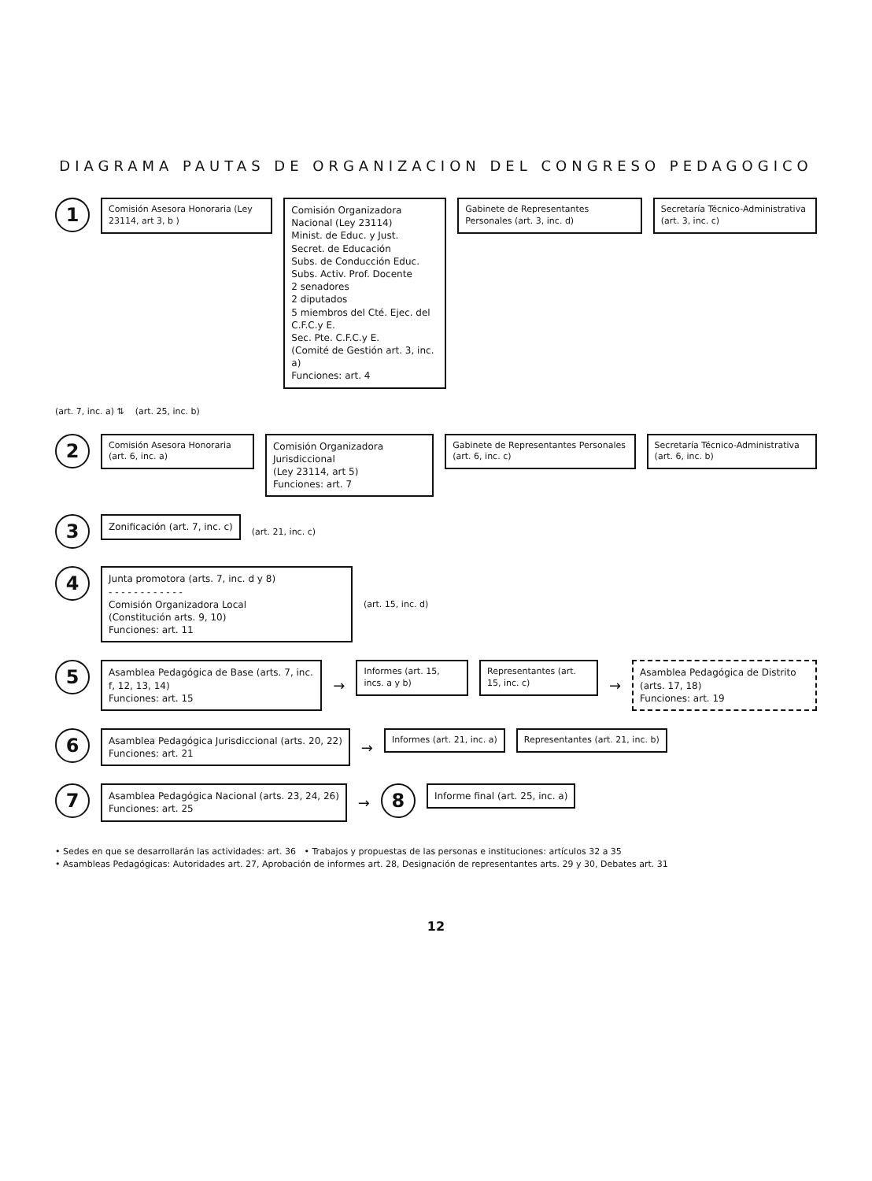DIAGRAMA PAUTAS DE ORGANIZACION DEL CONGRESO PEDAGOGICO
1
Comisión Asesora Honoraria (Ley 23114, art 3, b )
Comisión Organizadora Nacional (Ley 23114)
Minist. de Educ. y Just.
Secret. de Educación
Subs. de Conducción Educ.
Subs. Activ. Prof. Docente
2 senadores
2 diputados
5 miembros del Cté. Ejec. del C.F.C.y E.
Sec. Pte. C.F.C.y E.
(Comité de Gestión art. 3, inc. a)
Funciones: art. 4
Gabinete de Representantes Personales (art. 3, inc. d)
Secretaría Técnico-Administrativa (art. 3, inc. c)
(art. 7, inc. a) ⇅ (art. 25, inc. b)
2
Comisión Asesora Honoraria (art. 6, inc. a)
Comisión Organizadora Jurisdiccional
(Ley 23114, art 5)
Funciones: art. 7
Gabinete de Representantes Personales (art. 6, inc. c)
Secretaría Técnico-Administrativa (art. 6, inc. b)
3
Zonificación (art. 7, inc. c)
(art. 21, inc. c)
4
Junta promotora (arts. 7, inc. d y 8)
- - - - - - - - - - - -
Comisión Organizadora Local
(Constitución arts. 9, 10)
Funciones: art. 11
(art. 15, inc. d)
5
Asamblea Pedagógica de Base (arts. 7, inc. f, 12, 13, 14)
Funciones: art. 15
→
Informes (art. 15, incs. a y b)
Representantes (art. 15, inc. c)
→
Asamblea Pedagógica de Distrito (arts. 17, 18)
Funciones: art. 19
6
Asamblea Pedagógica Jurisdiccional (arts. 20, 22)
Funciones: art. 21
→
Informes (art. 21, inc. a) Representantes (art. 21, inc. b)
7
Asamblea Pedagógica Nacional (arts. 23, 24, 26)
Funciones: art. 25
→
8
Informe final (art. 25, inc. a)
• Sedes en que se desarrollarán las actividades: art. 36 • Trabajos y propuestas de las personas e instituciones: artículos 32 a 35
• Asambleas Pedagógicas: Autoridades art. 27, Aprobación de informes art. 28, Designación de representantes arts. 29 y 30, Debates art. 31
12